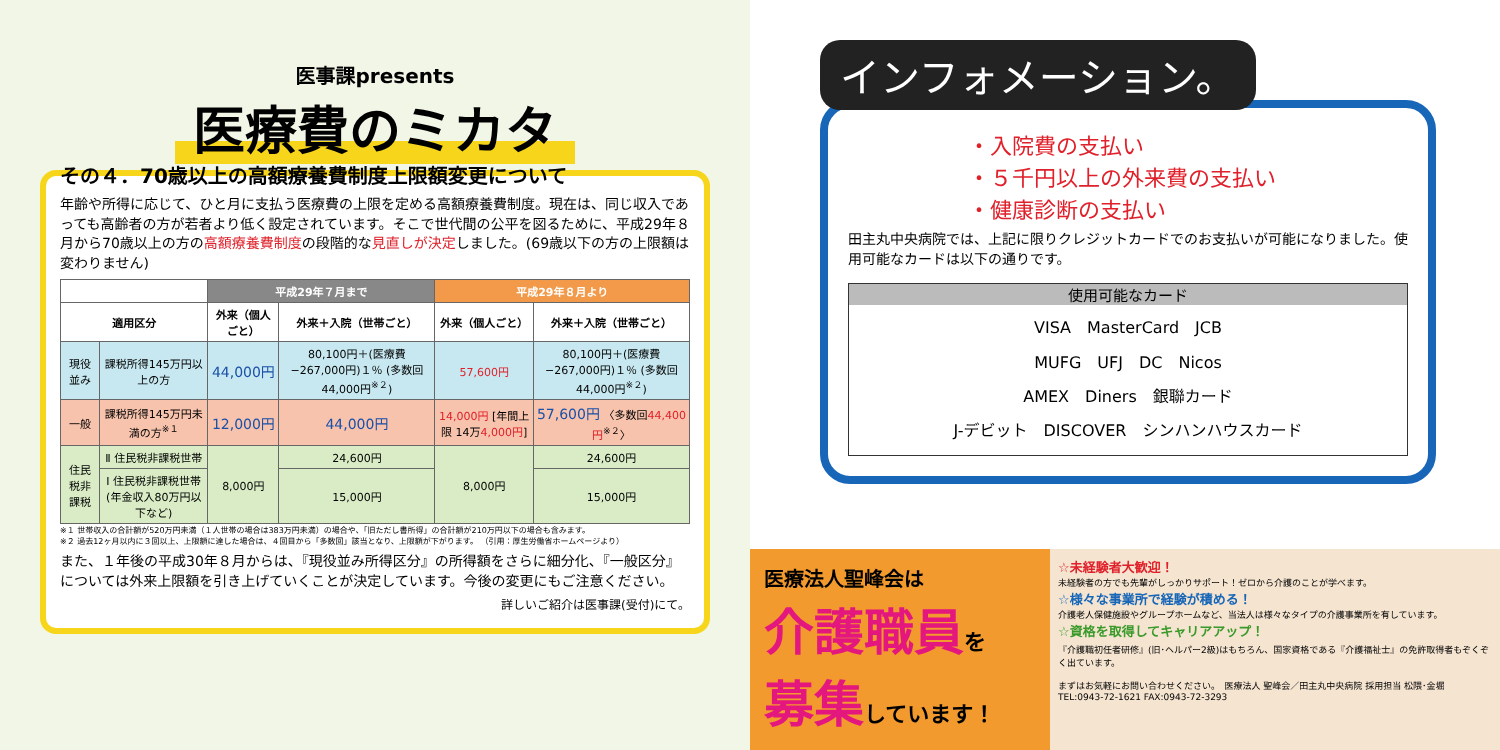医事課presents
医療費のミカタ
その４．70歳以上の高額療養費制度上限額変更について
年齢や所得に応じて、ひと月に支払う医療費の上限を定める高額療養費制度。現在は、同じ収入であっても高齢者の方が若者より低く設定されています。そこで世代間の公平を図るために、平成29年８月から70歳以上の方の高額療養費制度の段階的な見直しが決定しました。(69歳以下の方の上限額は変わりません)
| | | 平成29年７月まで | | 平成29年８月より | |
| --- | --- | --- | --- | --- | --- |
| 適用区分 | | 外来（個人ごと） | 外来＋入院（世帯ごと） | 外来（個人ごと） | 外来＋入院（世帯ごと） |
| 現役並み | 課税所得145万円以上の方 | 44,000円 | 80,100円＋(医療費−267,000円)１％ (多数回44,000円<sup>※２</sup>) | 57,600円 | 80,100円＋(医療費−267,000円)１％ (多数回44,000円<sup>※２</sup>) |
| 一般 | 課税所得145万円未満の方<sup>※１</sup> | 12,000円 | 44,000円 | 14,000円 [年間上限 14万 4,000円 ] | 57,600円 〈多数回 44,400円<sup>※２</sup>〉 |
| 住民税非課税 | Ⅱ 住民税非課税世帯 | 8,000円 | 24,600円 | 8,000円 | 24,600円 |
| | Ⅰ 住民税非課税世帯 (年金収入80万円以下など) | | 15,000円 | | 15,000円 |
※１ 世帯収入の合計額が520万円未満（１人世帯の場合は383万円未満）の場合や、「旧ただし書所得」の合計額が210万円以下の場合も含みます。
※２ 過去12ヶ月以内に３回以上、上限額に達した場合は、４回目から「多数回」該当となり、上限額が下がります。 （引用：厚生労働省ホームページより）
また、１年後の平成30年８月からは、『現役並み所得区分』の所得額をさらに細分化、『一般区分』については外来上限額を引き上げていくことが決定しています。今後の変更にもご注意ください。
詳しいご紹介は医事課(受付)にて。
インフォメーション。
・入院費の支払い
・５千円以上の外来費の支払い
・健康診断の支払い
田主丸中央病院では、上記に限りクレジットカードでのお支払いが可能になりました。使用可能なカードは以下の通りです。
使用可能なカード
VISA　MasterCard　JCB
MUFG　UFJ　DC　Nicos
AMEX　Diners　銀聯カード
J-デビット　DISCOVER　シンハンハウスカード
医療法人聖峰会は
介護職員を
募集しています！
☆未経験者大歓迎！
未経験者の方でも先輩がしっかりサポート！ゼロから介護のことが学べます。
☆様々な事業所で経験が積める！
介護老人保健施設やグループホームなど、当法人は様々なタイプの介護事業所を有しています。
☆資格を取得してキャリアアップ！
『介護職初任者研修』(旧･ヘルパー2級)はもちろん、国家資格である『介護福祉士』の免許取得者もぞくぞく出ています。
まずはお気軽にお問い合わせください。　医療法人 聖峰会／田主丸中央病院 採用担当 松隈･金堀 TEL:0943-72-1621 FAX:0943-72-3293